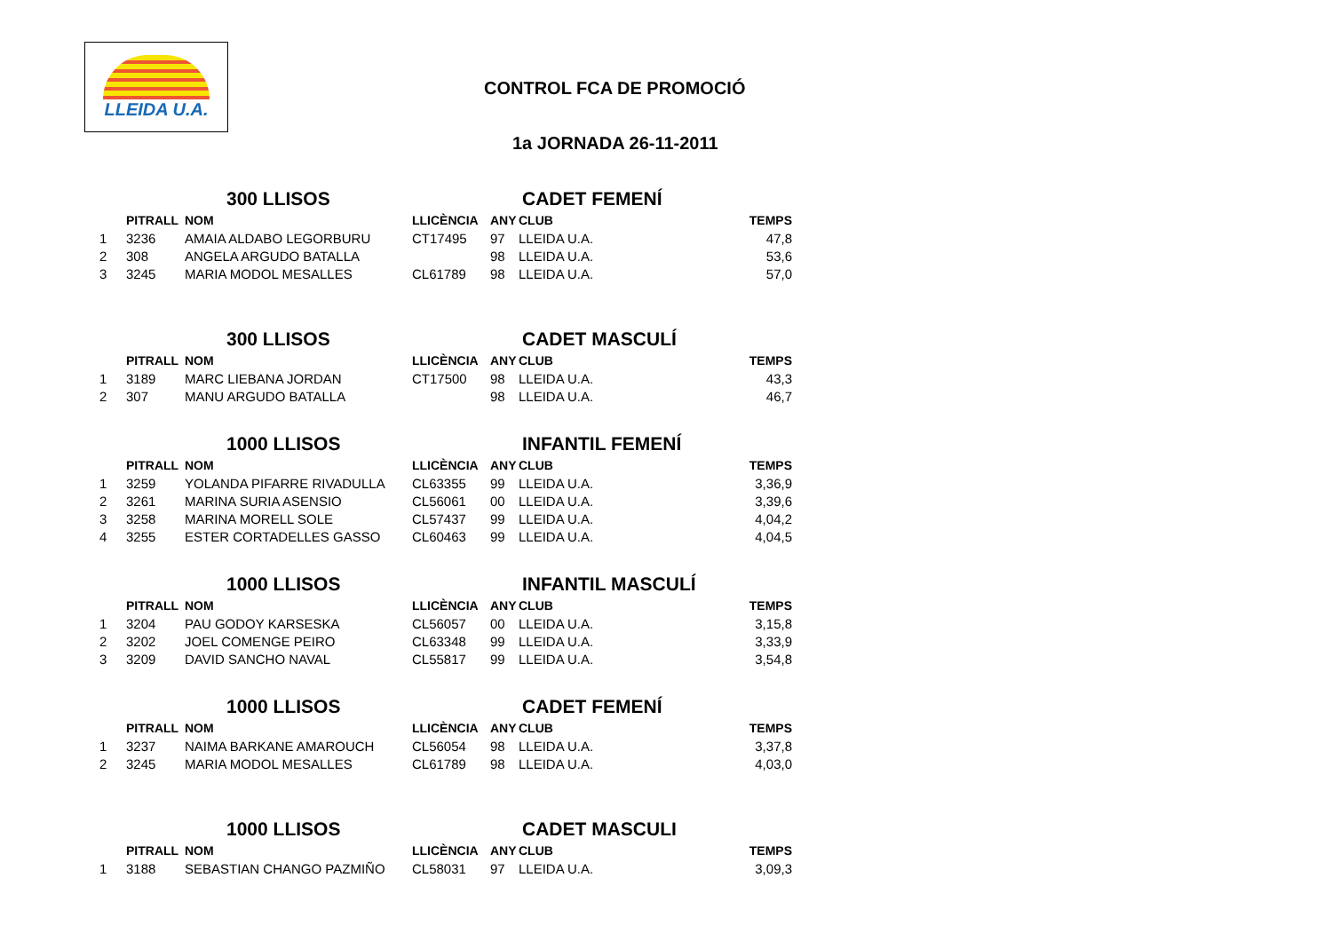LLEIDA U.A.
CONTROL FCA DE PROMOCIÓ
1a JORNADA 26-11-2011
300 LLISOS CADET FEMENÍ
| | PITRALL | NOM | LLICÈNCIA | ANY | CLUB | TEMPS |
| --- | --- | --- | --- | --- | --- | --- |
| 1 | 3236 | AMAIA ALDABO LEGORBURU | CT17495 | 97 | LLEIDA U.A. | 47,8 |
| 2 | 308 | ANGELA ARGUDO BATALLA | | 98 | LLEIDA U.A. | 53,6 |
| 3 | 3245 | MARIA MODOL MESALLES | CL61789 | 98 | LLEIDA U.A. | 57,0 |
300 LLISOS CADET MASCULÍ
| | PITRALL | NOM | LLICÈNCIA | ANY | CLUB | TEMPS |
| --- | --- | --- | --- | --- | --- | --- |
| 1 | 3189 | MARC LIEBANA JORDAN | CT17500 | 98 | LLEIDA U.A. | 43,3 |
| 2 | 307 | MANU ARGUDO BATALLA | | 98 | LLEIDA U.A. | 46,7 |
1000 LLISOS INFANTIL FEMENÍ
| | PITRALL | NOM | LLICÈNCIA | ANY | CLUB | TEMPS |
| --- | --- | --- | --- | --- | --- | --- |
| 1 | 3259 | YOLANDA PIFARRE RIVADULLA | CL63355 | 99 | LLEIDA U.A. | 3,36,9 |
| 2 | 3261 | MARINA SURIA ASENSIO | CL56061 | 00 | LLEIDA U.A. | 3,39,6 |
| 3 | 3258 | MARINA MORELL SOLE | CL57437 | 99 | LLEIDA U.A. | 4,04,2 |
| 4 | 3255 | ESTER CORTADELLES GASSO | CL60463 | 99 | LLEIDA U.A. | 4,04,5 |
1000 LLISOS INFANTIL MASCULÍ
| | PITRALL | NOM | LLICÈNCIA | ANY | CLUB | TEMPS |
| --- | --- | --- | --- | --- | --- | --- |
| 1 | 3204 | PAU GODOY KARSESKA | CL56057 | 00 | LLEIDA U.A. | 3,15,8 |
| 2 | 3202 | JOEL COMENGE PEIRO | CL63348 | 99 | LLEIDA U.A. | 3,33,9 |
| 3 | 3209 | DAVID SANCHO NAVAL | CL55817 | 99 | LLEIDA U.A. | 3,54,8 |
1000 LLISOS CADET FEMENÍ
| | PITRALL | NOM | LLICÈNCIA | ANY | CLUB | TEMPS |
| --- | --- | --- | --- | --- | --- | --- |
| 1 | 3237 | NAIMA BARKANE AMAROUCH | CL56054 | 98 | LLEIDA U.A. | 3,37,8 |
| 2 | 3245 | MARIA MODOL MESALLES | CL61789 | 98 | LLEIDA U.A. | 4,03,0 |
1000 LLISOS CADET MASCULI
| | PITRALL | NOM | LLICÈNCIA | ANY | CLUB | TEMPS |
| --- | --- | --- | --- | --- | --- | --- |
| 1 | 3188 | SEBASTIAN CHANGO PAZMIÑO | CL58031 | 97 | LLEIDA U.A. | 3,09,3 |